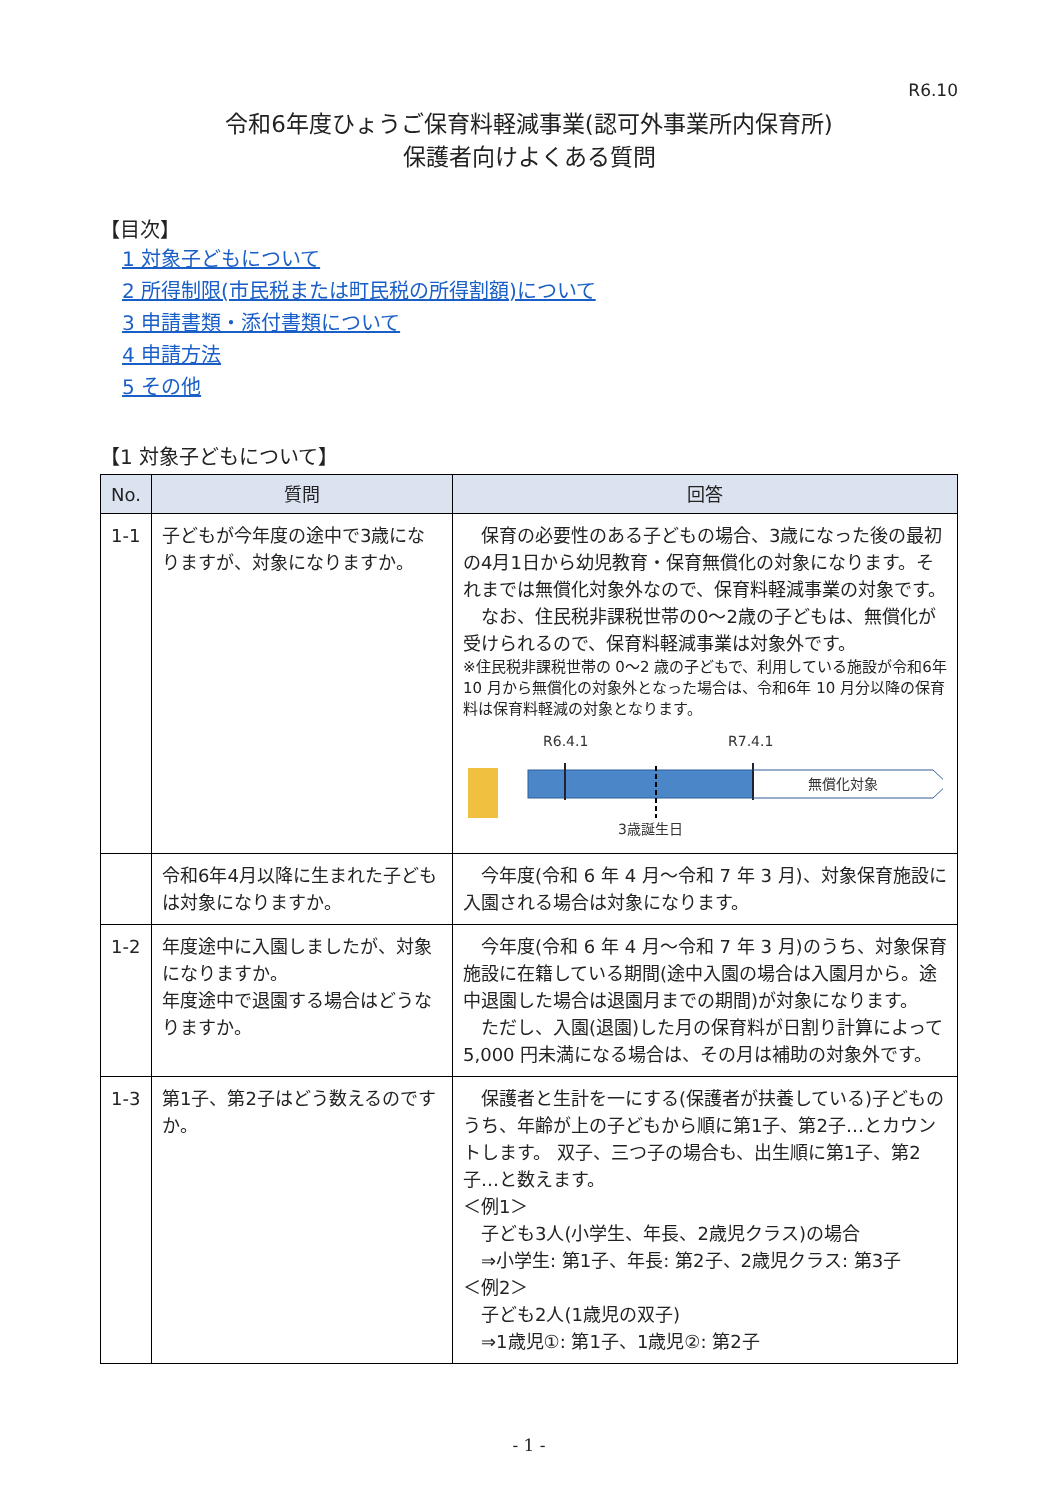R6.10
令和6年度ひょうご保育料軽減事業(認可外事業所内保育所)
保護者向けよくある質問
【目次】
1 対象子どもについて
2 所得制限(市民税または町民税の所得割額)について
3 申請書類・添付書類について
4 申請方法
5 その他
【1 対象子どもについて】
| No. | 質問 | 回答 |
| --- | --- | --- |
| 1-1 | 子どもが今年度の途中で3歳になりますが、対象になりますか。 | 保育の必要性のある子どもの場合、3歳になった後の最初の4月1日から幼児教育・保育無償化の対象になります。それまでは無償化対象外なので、保育料軽減事業の対象です。 なお、住民税非課税世帯の0～2歳の子どもは、無償化が受けられるので、保育料軽減事業は対象外です。 ※住民税非課税世帯の 0～2 歳の子どもで、利用している施設が令和6年 10 月から無償化の対象外となった場合は、令和6年 10 月分以降の保育料は保育料軽減の対象となります。 R6.4.1 R7.4.1 無償化対象 3歳誕生日 |
| | 令和6年4月以降に生まれた子どもは対象になりますか。 | 今年度(令和 6 年 4 月～令和 7 年 3 月)、対象保育施設に入園される場合は対象になります。 |
| 1-2 | 年度途中に入園しましたが、対象になりますか。 年度途中で退園する場合はどうなりますか。 | 今年度(令和 6 年 4 月～令和 7 年 3 月)のうち、対象保育施設に在籍している期間(途中入園の場合は入園月から。途中退園した場合は退園月までの期間)が対象になります。 ただし、入園(退園)した月の保育料が日割り計算によって 5,000 円未満になる場合は、その月は補助の対象外です。 |
| 1-3 | 第1子、第2子はどう数えるのですか。 | 保護者と生計を一にする(保護者が扶養している)子どものうち、年齢が上の子どもから順に第1子、第2子…とカウントします。 双子、三つ子の場合も、出生順に第1子、第2子…と数えます。 ＜例1＞ 子ども3人(小学生、年長、2歳児クラス)の場合 ⇒小学生: 第1子、年長: 第2子、2歳児クラス: 第3子 ＜例2＞ 子ども2人(1歳児の双子) ⇒1歳児①: 第1子、1歳児②: 第2子 |
- 1 -